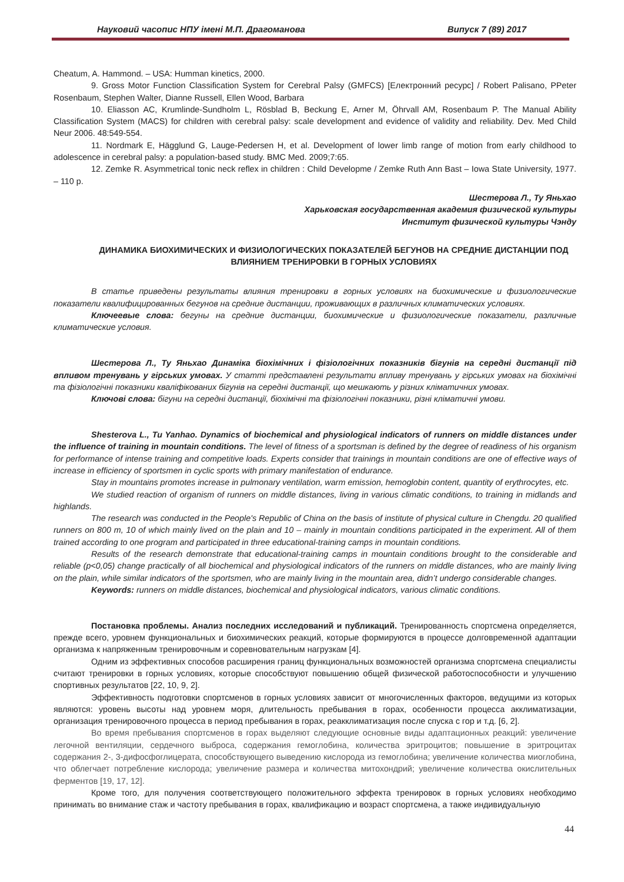Науковий часопис НПУ імені М.П. Драгоманова Випуск 7 (89) 2017
Cheatum, A. Hammond. – USA: Humman kinetics, 2000.
9. Gross Motor Function Classification System for Cerebral Palsy (GMFCS) [Електронний ресурс] / Robert Palisano, PPeter Rosenbaum, Stephen Walter, Dianne Russell, Ellen Wood, Barbara
10. Eliasson AC, Krumlinde-Sundholm L, Rösblad B, Beckung E, Arner M, Öhrvall AM, Rosenbaum P. The Manual Ability Classification System (MACS) for children with cerebral palsy: scale development and evidence of validity and reliability. Dev. Med Child Neur 2006. 48:549-554.
11. Nordmark E, Hägglund G, Lauge-Pedersen H, et al. Development of lower limb range of motion from early childhood to adolescence in cerebral palsy: a population-based study. BMC Med. 2009;7:65.
12. Zemke R. Asymmetrical tonic neck reflex in children : Child Developme / Zemke Ruth Ann Bast – Iowa State University, 1977. – 110 p.
Шестерова Л., Ту Яньхао
Харьковская государственная академия физической культуры
Институт физической культуры Чэнду
ДИНАМИКА БИОХИМИЧЕСКИХ И ФИЗИОЛОГИЧЕСКИХ ПОКАЗАТЕЛЕЙ БЕГУНОВ НА СРЕДНИЕ ДИСТАНЦИИ ПОД ВЛИЯНИЕМ ТРЕНИРОВКИ В ГОРНЫХ УСЛОВИЯХ
В статье приведены результаты влияния тренировки в горных условиях на биохимические и физиологические показатели квалифицированных бегунов на средние дистанции, проживающих в различных климатических условиях.
Ключеевые слова: бегуны на средние дистанции, биохимические и физиологические показатели, различные климатические условия.
Шестерова Л., Ту Яньхао Динаміка біохімічних і фізіологічних показників бігунів на середні дистанції під впливом тренувань у гірських умовах. У статті представлені результати впливу тренувань у гірських умовах на біохімічні та фізіологічні показники кваліфікованих бігунів на середні дистанції, що мешкають у різних кліматичних умовах.
Ключові слова: бігуни на середні дистанції, біохімічні та фізіологічні показники, різні кліматичні умови.
Shesterova L., Tu Yanhao. Dynamics of biochemical and physiological indicators of runners on middle distances under the influence of training in mountain conditions. The level of fitness of a sportsman is defined by the degree of readiness of his organism for performance of intense training and competitive loads. Experts consider that trainings in mountain conditions are one of effective ways of increase in efficiency of sportsmen in cyclic sports with primary manifestation of endurance.
Stay in mountains promotes increase in pulmonary ventilation, warm emission, hemoglobin content, quantity of erythrocytes, etc.
We studied reaction of organism of runners on middle distances, living in various climatic conditions, to training in midlands and highlands.
The research was conducted in the People's Republic of China on the basis of institute of physical culture in Chengdu. 20 qualified runners on 800 m, 10 of which mainly lived on the plain and 10 – mainly in mountain conditions participated in the experiment. All of them trained according to one program and participated in three educational-training camps in mountain conditions.
Results of the research demonstrate that educational-training camps in mountain conditions brought to the considerable and reliable (p<0,05) change practically of all biochemical and physiological indicators of the runners on middle distances, who are mainly living on the plain, while similar indicators of the sportsmen, who are mainly living in the mountain area, didn’t undergo considerable changes.
Keywords: runners on middle distances, biochemical and physiological indicators, various climatic conditions.
Постановка проблемы. Анализ последних исследований и публикаций. Тренированность спортсмена определяется, прежде всего, уровнем функциональных и биохимических реакций, которые формируются в процессе долговременной адаптации организма к напряженным тренировочным и соревновательным нагрузкам [4].
Одним из эффективных способов расширения границ функциональных возможностей организма спортсмена специалисты считают тренировки в горных условиях, которые способствуют повышению общей физической работоспособности и улучшению спортивных результатов [22, 10, 9, 2].
Эффективность подготовки спортсменов в горных условиях зависит от многочисленных факторов, ведущими из которых являются: уровень высоты над уровнем моря, длительность пребывания в горах, особенности процесса акклиматизации, организация тренировочного процесса в период пребывания в горах, реакклиматизация после спуска с гор и т.д. [6, 2].
Во время пребывания спортсменов в горах выделяют следующие основные виды адаптационных реакций: увеличение легочной вентиляции, сердечного выброса, содержания гемоглобина, количества эритроцитов; повышение в эритроцитах содержания 2-, 3-дифосфоглицерата, способствующего выведению кислорода из гемоглобина; увеличение количества миоглобина, что облегчает потребление кислорода; увеличение размера и количества митохондрий; увеличение количества окислительных ферментов [19, 17, 12].
Кроме того, для получения соответствующего положительного эффекта тренировок в горных условиях необходимо принимать во внимание стаж и частоту пребывания в горах, квалификацию и возраст спортсмена, а также индивидуальную
44